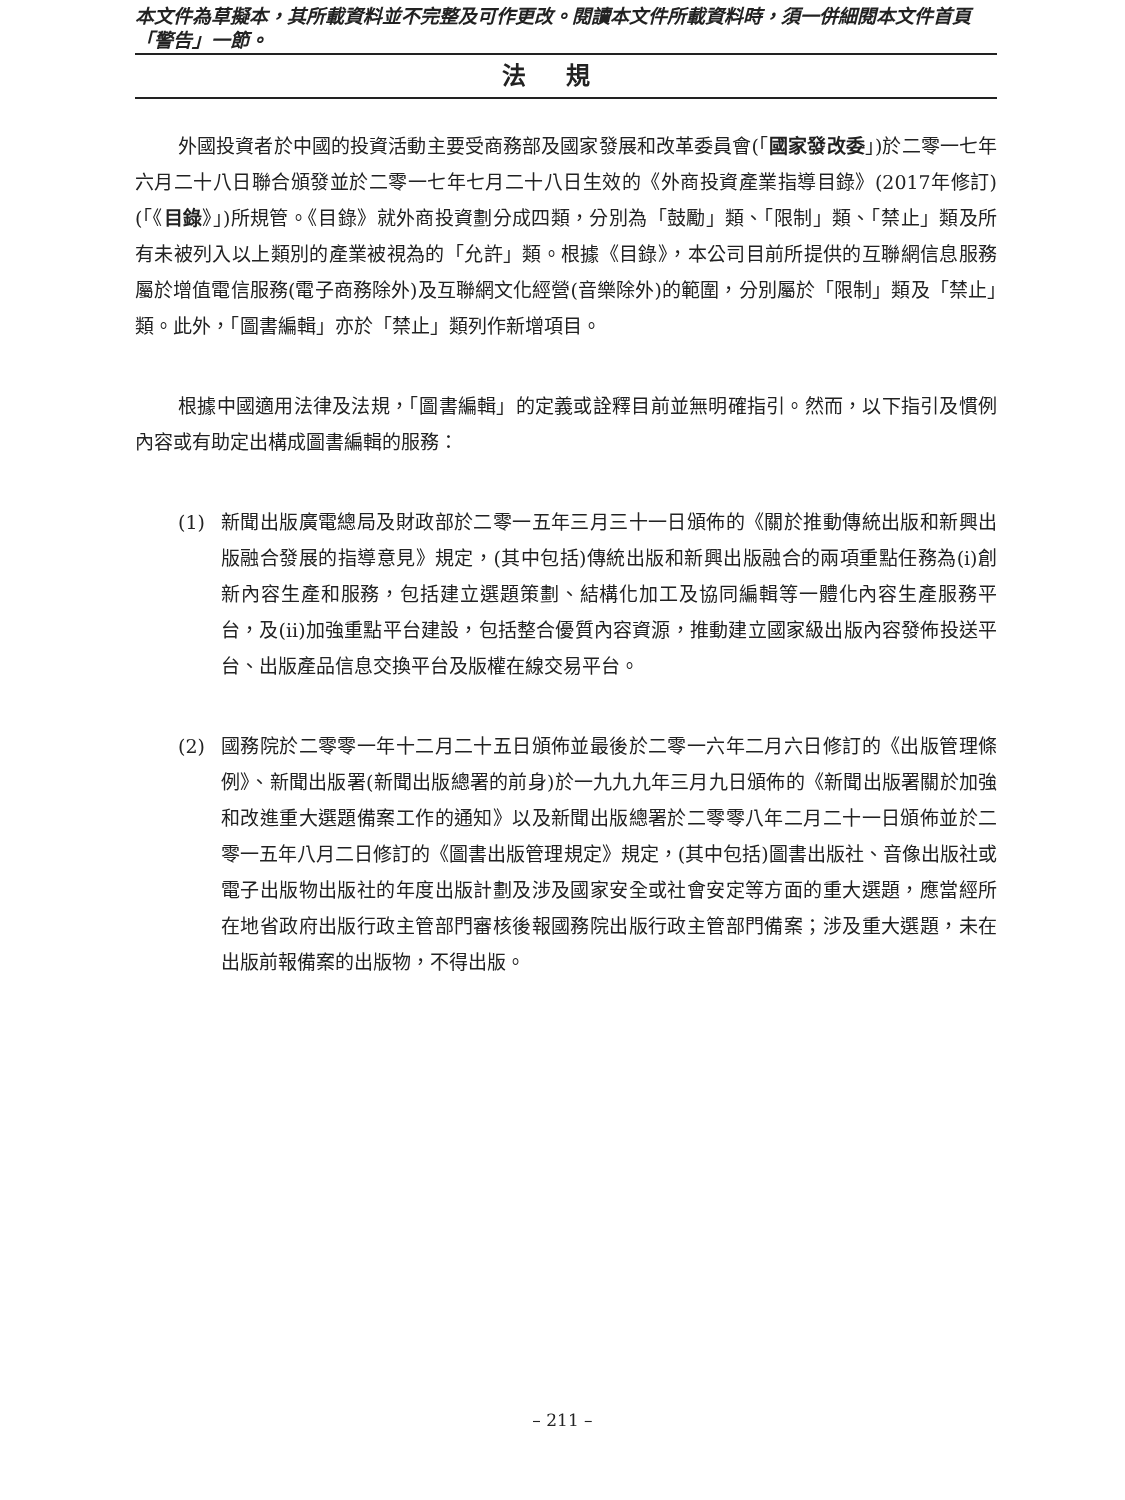本文件為草擬本，其所載資料並不完整及可作更改。閱讀本文件所載資料時，須一併細閱本文件首頁「警告」一節。
法規
外國投資者於中國的投資活動主要受商務部及國家發展和改革委員會(「國家發改委」)於二零一七年六月二十八日聯合頒發並於二零一七年七月二十八日生效的《外商投資產業指導目錄》(2017年修訂)(「《目錄》」)所規管。《目錄》就外商投資劃分成四類，分別為「鼓勵」類、「限制」類、「禁止」類及所有未被列入以上類別的產業被視為的「允許」類。根據《目錄》，本公司目前所提供的互聯網信息服務屬於增值電信服務(電子商務除外)及互聯網文化經營(音樂除外)的範圍，分別屬於「限制」類及「禁止」類。此外，「圖書編輯」亦於「禁止」類列作新增項目。
根據中國適用法律及法規，「圖書編輯」的定義或詮釋目前並無明確指引。然而，以下指引及慣例內容或有助定出構成圖書編輯的服務：
(1) 新聞出版廣電總局及財政部於二零一五年三月三十一日頒佈的《關於推動傳統出版和新興出版融合發展的指導意見》規定，(其中包括)傳統出版和新興出版融合的兩項重點任務為(i)創新內容生產和服務，包括建立選題策劃、結構化加工及協同編輯等一體化內容生產服務平台，及(ii)加強重點平台建設，包括整合優質內容資源，推動建立國家級出版內容發佈投送平台、出版產品信息交換平台及版權在線交易平台。
(2) 國務院於二零零一年十二月二十五日頒佈並最後於二零一六年二月六日修訂的《出版管理條例》、新聞出版署(新聞出版總署的前身)於一九九九年三月九日頒佈的《新聞出版署關於加強和改進重大選題備案工作的通知》以及新聞出版總署於二零零八年二月二十一日頒佈並於二零一五年八月二日修訂的《圖書出版管理規定》規定，(其中包括)圖書出版社、音像出版社或電子出版物出版社的年度出版計劃及涉及國家安全或社會安定等方面的重大選題，應當經所在地省政府出版行政主管部門審核後報國務院出版行政主管部門備案；涉及重大選題，未在出版前報備案的出版物，不得出版。
– 211 –